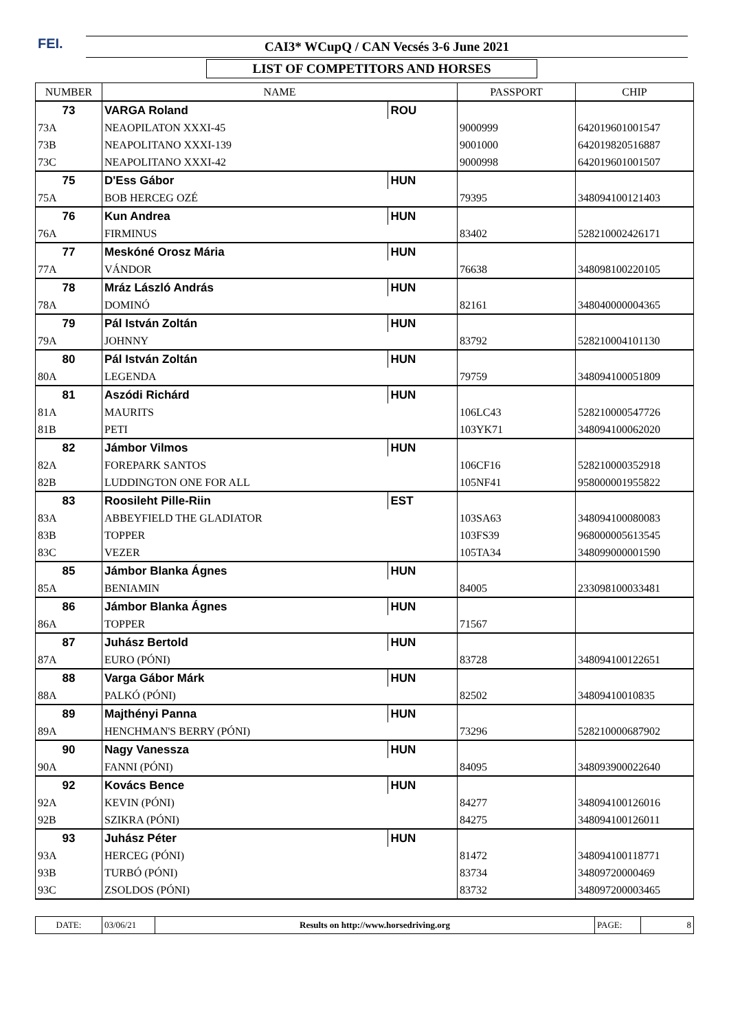FEI.
CAI3* WCupQ / CAN Vecsés 3-6 June 2021
LIST OF COMPETITORS AND HORSES
| NUMBER | NAME | | PASSPORT | CHIP |
| --- | --- | --- | --- | --- |
| 73 | VARGA Roland | ROU | | |
| 73A | NEAOPILATON XXXI-45 | | 9000999 | 642019601001547 |
| 73B | NEAPOLITANO XXXI-139 | | 9001000 | 642019820516887 |
| 73C | NEAPOLITANO XXXI-42 | | 9000998 | 642019601001507 |
| 75 | D'Ess Gábor | HUN | | |
| 75A | BOB HERCEG OZÉ | | 79395 | 348094100121403 |
| 76 | Kun Andrea | HUN | | |
| 76A | FIRMINUS | | 83402 | 528210002426171 |
| 77 | Meskóné Orosz Mária | HUN | | |
| 77A | VÁNDOR | | 76638 | 348098100220105 |
| 78 | Mráz László András | HUN | | |
| 78A | DOMINÓ | | 82161 | 348040000004365 |
| 79 | Pál István Zoltán | HUN | | |
| 79A | JOHNNY | | 83792 | 528210004101130 |
| 80 | Pál István Zoltán | HUN | | |
| 80A | LEGENDA | | 79759 | 348094100051809 |
| 81 | Aszódi Richárd | HUN | | |
| 81A | MAURITS | | 106LC43 | 528210000547726 |
| 81B | PETI | | 103YK71 | 348094100062020 |
| 82 | Jámbor Vilmos | HUN | | |
| 82A | FOREPARK SANTOS | | 106CF16 | 528210000352918 |
| 82B | LUDDINGTON ONE FOR ALL | | 105NF41 | 958000001955822 |
| 83 | Roosileht Pille-Riin | EST | | |
| 83A | ABBEYFIELD THE GLADIATOR | | 103SA63 | 348094100080083 |
| 83B | TOPPER | | 103FS39 | 968000005613545 |
| 83C | VEZER | | 105TA34 | 348099000001590 |
| 85 | Jámbor Blanka Ágnes | HUN | | |
| 85A | BENIAMIN | | 84005 | 233098100033481 |
| 86 | Jámbor Blanka Ágnes | HUN | | |
| 86A | TOPPER | | 71567 | |
| 87 | Juhász Bertold | HUN | | |
| 87A | EURO (PÓNI) | | 83728 | 348094100122651 |
| 88 | Varga Gábor Márk | HUN | | |
| 88A | PALKÓ (PÓNI) | | 82502 | 34809410010835 |
| 89 | Majthényi Panna | HUN | | |
| 89A | HENCHMAN'S BERRY (PÓNI) | | 73296 | 528210000687902 |
| 90 | Nagy Vanessza | HUN | | |
| 90A | FANNI (PÓNI) | | 84095 | 348093900022640 |
| 92 | Kovács Bence | HUN | | |
| 92A | KEVIN (PÓNI) | | 84277 | 348094100126016 |
| 92B | SZIKRA (PÓNI) | | 84275 | 348094100126011 |
| 93 | Juhász Péter | HUN | | |
| 93A | HERCEG (PÓNI) | | 81472 | 348094100118771 |
| 93B | TURBÓ (PÓNI) | | 83734 | 34809720000469 |
| 93C | ZSOLDOS (PÓNI) | | 83732 | 348097200003465 |
| DATE: | 03/06/21 | Results on http://www.horsedriving.org | PAGE: | 8 |